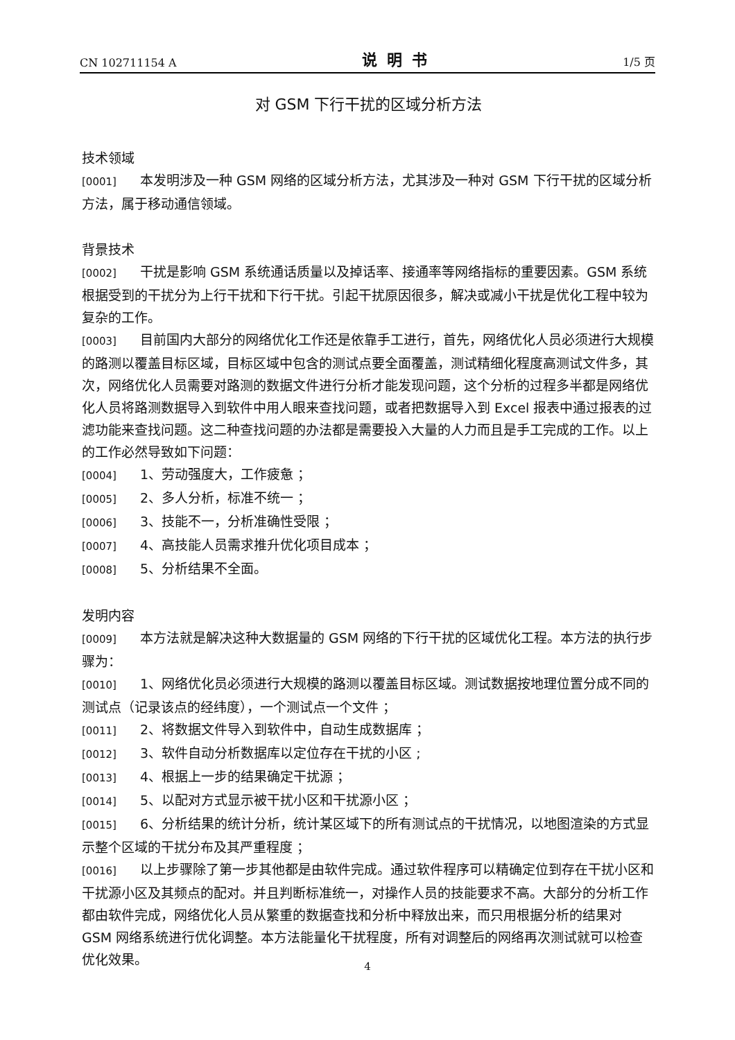CN 102711154 A 说明书 1/5 页
对 GSM 下行干扰的区域分析方法
技术领域
[0001] 本发明涉及一种 GSM 网络的区域分析方法，尤其涉及一种对 GSM 下行干扰的区域分析方法，属于移动通信领域。
背景技术
[0002] 干扰是影响 GSM 系统通话质量以及掉话率、接通率等网络指标的重要因素。GSM 系统根据受到的干扰分为上行干扰和下行干扰。引起干扰原因很多，解决或减小干扰是优化工程中较为复杂的工作。
[0003] 目前国内大部分的网络优化工作还是依靠手工进行，首先，网络优化人员必须进行大规模的路测以覆盖目标区域，目标区域中包含的测试点要全面覆盖，测试精细化程度高测试文件多，其次，网络优化人员需要对路测的数据文件进行分析才能发现问题，这个分析的过程多半都是网络优化人员将路测数据导入到软件中用人眼来查找问题，或者把数据导入到 Excel 报表中通过报表的过滤功能来查找问题。这二种查找问题的办法都是需要投入大量的人力而且是手工完成的工作。以上的工作必然导致如下问题：
[0004] 1、劳动强度大，工作疲惫 ；
[0005] 2、多人分析，标准不统一 ；
[0006] 3、技能不一，分析准确性受限 ；
[0007] 4、高技能人员需求推升优化项目成本 ；
[0008] 5、分析结果不全面。
发明内容
[0009] 本方法就是解决这种大数据量的 GSM 网络的下行干扰的区域优化工程。本方法的执行步骤为：
[0010] 1、网络优化员必须进行大规模的路测以覆盖目标区域。测试数据按地理位置分成不同的测试点（记录该点的经纬度），一个测试点一个文件 ；
[0011] 2、将数据文件导入到软件中，自动生成数据库 ；
[0012] 3、软件自动分析数据库以定位存在干扰的小区 ;
[0013] 4、根据上一步的结果确定干扰源 ；
[0014] 5、以配对方式显示被干扰小区和干扰源小区 ；
[0015] 6、分析结果的统计分析，统计某区域下的所有测试点的干扰情况，以地图渲染的方式显示整个区域的干扰分布及其严重程度 ；
[0016] 以上步骤除了第一步其他都是由软件完成。通过软件程序可以精确定位到存在干扰小区和干扰源小区及其频点的配对。并且判断标准统一，对操作人员的技能要求不高。大部分的分析工作都由软件完成，网络优化人员从繁重的数据查找和分析中释放出来，而只用根据分析的结果对 GSM 网络系统进行优化调整。本方法能量化干扰程度，所有对调整后的网络再次测试就可以检查优化效果。
4